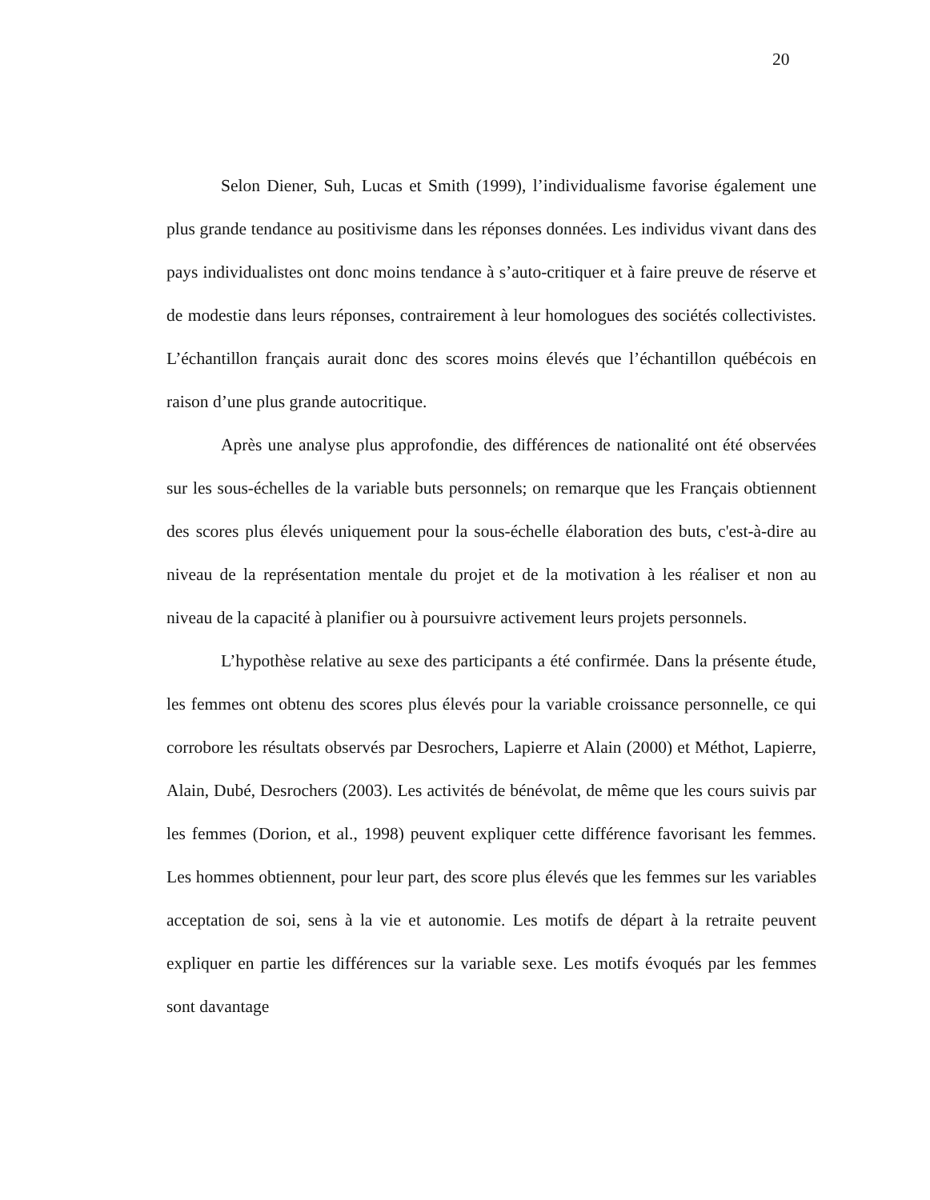20
Selon Diener, Suh, Lucas et Smith (1999), l’individualisme favorise également une plus grande tendance au positivisme dans les réponses données. Les individus vivant dans des pays individualistes ont donc moins tendance à s’auto-critiquer et à faire preuve de réserve et de modestie dans leurs réponses, contrairement à leur homologues des sociétés collectivistes. L’échantillon français aurait donc des scores moins élevés que l’échantillon québécois en raison d’une plus grande autocritique.
Après une analyse plus approfondie, des différences de nationalité ont été observées sur les sous-échelles de la variable buts personnels; on remarque que les Français obtiennent des scores plus élevés uniquement pour la sous-échelle élaboration des buts, c'est-à-dire au niveau de la représentation mentale du projet et de la motivation à les réaliser et non au niveau de la capacité à planifier ou à poursuivre activement leurs projets personnels.
L’hypothèse relative au sexe des participants a été confirmée. Dans la présente étude, les femmes ont obtenu des scores plus élevés pour la variable croissance personnelle, ce qui corrobore les résultats observés par Desrochers, Lapierre et Alain (2000) et Méthot, Lapierre, Alain, Dubé, Desrochers (2003). Les activités de bénévolat, de même que les cours suivis par les femmes (Dorion, et al., 1998) peuvent expliquer cette différence favorisant les femmes. Les hommes obtiennent, pour leur part, des score plus élevés que les femmes sur les variables acceptation de soi, sens à la vie et autonomie. Les motifs de départ à la retraite peuvent expliquer en partie les différences sur la variable sexe. Les motifs évoqués par les femmes sont davantage